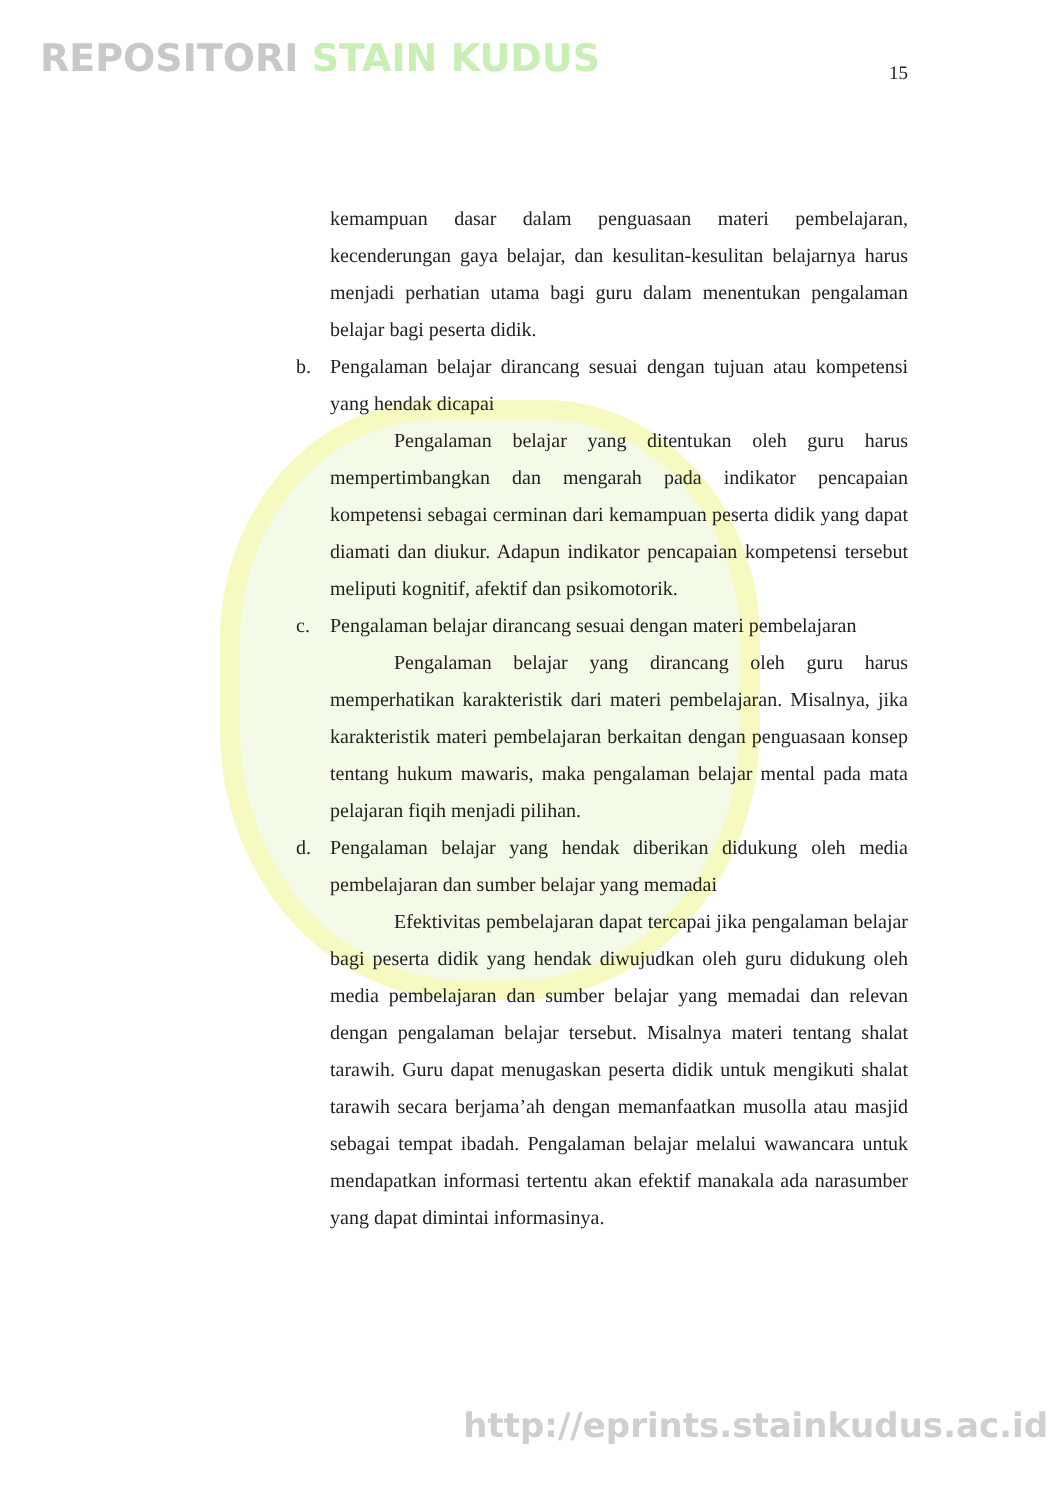REPOSITORI STAIN KUDUS 15
kemampuan dasar dalam penguasaan materi pembelajaran, kecenderungan gaya belajar, dan kesulitan-kesulitan belajarnya harus menjadi perhatian utama bagi guru dalam menentukan pengalaman belajar bagi peserta didik.
b. Pengalaman belajar dirancang sesuai dengan tujuan atau kompetensi yang hendak dicapai
Pengalaman belajar yang ditentukan oleh guru harus mempertimbangkan dan mengarah pada indikator pencapaian kompetensi sebagai cerminan dari kemampuan peserta didik yang dapat diamati dan diukur. Adapun indikator pencapaian kompetensi tersebut meliputi kognitif, afektif dan psikomotorik.
c. Pengalaman belajar dirancang sesuai dengan materi pembelajaran
Pengalaman belajar yang dirancang oleh guru harus memperhatikan karakteristik dari materi pembelajaran. Misalnya, jika karakteristik materi pembelajaran berkaitan dengan penguasaan konsep tentang hukum mawaris, maka pengalaman belajar mental pada mata pelajaran fiqih menjadi pilihan.
d. Pengalaman belajar yang hendak diberikan didukung oleh media pembelajaran dan sumber belajar yang memadai
Efektivitas pembelajaran dapat tercapai jika pengalaman belajar bagi peserta didik yang hendak diwujudkan oleh guru didukung oleh media pembelajaran dan sumber belajar yang memadai dan relevan dengan pengalaman belajar tersebut. Misalnya materi tentang shalat tarawih. Guru dapat menugaskan peserta didik untuk mengikuti shalat tarawih secara berjama’ah dengan memanfaatkan musolla atau masjid sebagai tempat ibadah. Pengalaman belajar melalui wawancara untuk mendapatkan informasi tertentu akan efektif manakala ada narasumber yang dapat dimintai informasinya.
http://eprints.stainkudus.ac.id